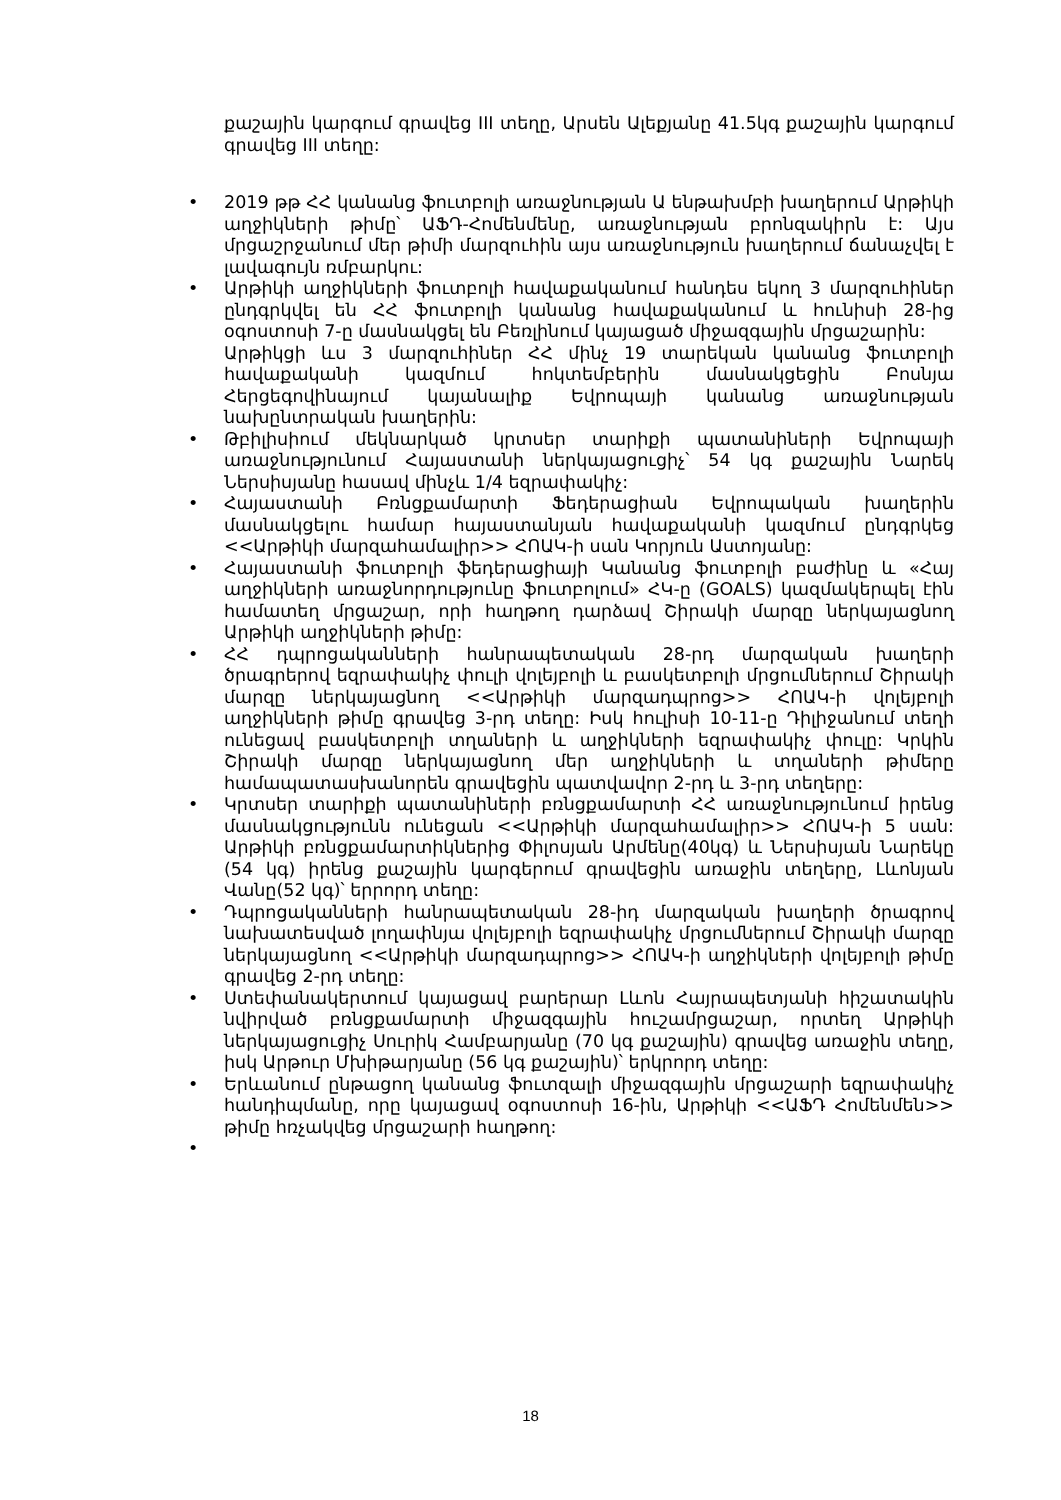քաշային կարգում գրավեց III տեղը, Արսեն Ալեքյանը 41.5կգ քաշային կարգում գրավեց III տեղը:
• 2019 թթ ՀՀ կանանց ֆուտբոլի առաջնության Ա ենթախմբի խաղերում Արթիկի աղջիկների թիմը՝ ԱՖԴ-Հոմենմենը, առաջնության բրոնզակիրն է: Այս մրցաշրջանում մեր թիմի մարզուհին այս առաջնություն խաղերում ճանաչվել է լավագույն ռմբարկու:
• Արթիկի աղջիկների ֆուտբոլի հավաքականում հանդես եկող 3 մարզուհիներ ընդգրկվել են ՀՀ ֆուտբոլի կանանց հավաքականում և հունիսի 28-ից օգոստոսի 7-ը մասնակցել են Բեռլինում կայացած միջազգային մրցաշարին:
Արթիկցի ևս 3 մարզուհիներ ՀՀ մինչ 19 տարեկան կանանց ֆուտբոլի հավաքականի կազմում հոկտեմբերին մասնակցեցին Բոսնյա Հերցեգովինայում կայանալիք Եվրոպայի կանանց առաջնության նախընտրական խաղերին:
• Թբիլիսիում մեկնարկած կրտսեր տարիքի պատանիների Եվրոպայի առաջնությունում Հայաստանի ներկայացուցիչ՝ 54 կգ քաշային Նարեկ Ներսիսյանը հասավ մինչև 1/4 եզրափակիչ:
• Հայաստանի Բռնցքամարտի Ֆեդերացիան Եվրոպական խաղերին մասնակցելու համար հայաստանյան հավաքականի կազմում ընդգրկեց <<Արթիկի մարզահամալիր>> ՀՈԱԿ-ի սան Կորյուն Աստոյանը:
• Հայաստանի ֆուտբոլի ֆեդերացիայի Կանանց ֆուտբոլի բաժինը և «Հայ աղջիկների առաջնորդությունը ֆուտբոլում» ՀԿ-ը (GOALS) կազմակերպել էին համատեղ մրցաշար, որի հաղթող դարձավ Շիրակի մարզը ներկայացնող Արթիկի աղջիկների թիմը:
• ՀՀ դպրոցականների հանրապետական 28-րդ մարզական խաղերի ծրագրերով եզրափակիչ փուլի վոլեյբոլի և բասկետբոլի մրցումներում Շիրակի մարզը ներկայացնող <<Արթիկի մարզադպրոց>> ՀՈԱԿ-ի վոլեյբոլի աղջիկների թիմը գրավեց 3-րդ տեղը: Իսկ հուլիսի 10-11-ը Դիլիջանում տեղի ունեցավ բասկետբոլի տղաների և աղջիկների եզրափակիչ փուլը: Կրկին Շիրակի մարզը ներկայացնող մեր աղջիկների և տղաների թիմերը համապատասխանորեն գրավեցին պատվավոր 2-րդ և 3-րդ տեղերը:
• Կրտսեր տարիքի պատանիների բռնցքամարտի ՀՀ առաջնությունում իրենց մասնակցությունն ունեցան <<Արթիկի մարզահամալիր>> ՀՈԱԿ-ի 5 սան: Արթիկի բռնցքամարտիկներից Փիլոսյան Արմենը(40կգ) և Ներսիսյան Նարեկը (54 կգ) իրենց քաշային կարգերում գրավեցին առաջին տեղերը, Լևոնյան Վանը(52 կգ)՝ երրորդ տեղը:
• Դպրոցականների հանրապետական 28-իդ մարզական խաղերի ծրագրով նախատեսված լողափնյա վոլեյբոլի եզրափակիչ մրցումներում Շիրակի մարզը ներկայացնող <<Արթիկի մարզադպրոց>> ՀՈԱԿ-ի աղջիկների վոլեյբոլի թիմը գրավեց 2-րդ տեղը:
• Ստեփանակերտում կայացավ բարերար Լևոն Հայրապետյանի հիշատակին նվիրված բռնցքամարտի միջազգային հուշամրցաշար, որտեղ Արթիկի ներկայացուցիչ Սուրիկ Համբարյանը (70 կգ քաշային) գրավեց առաջին տեղը, իսկ Արթուր Մխիթարյանը (56 կգ քաշային)՝ երկրորդ տեղը:
• Երևանում ընթացող կանանց ֆուտզալի միջազգային մրցաշարի եզրափակիչ հանդիպմանը, որը կայացավ օգոստոսի 16-ին, Արթիկի <<ԱՖԴ Հոմենմեն>> թիմը հռչակվեց մրցաշարի հաղթող:
•
18